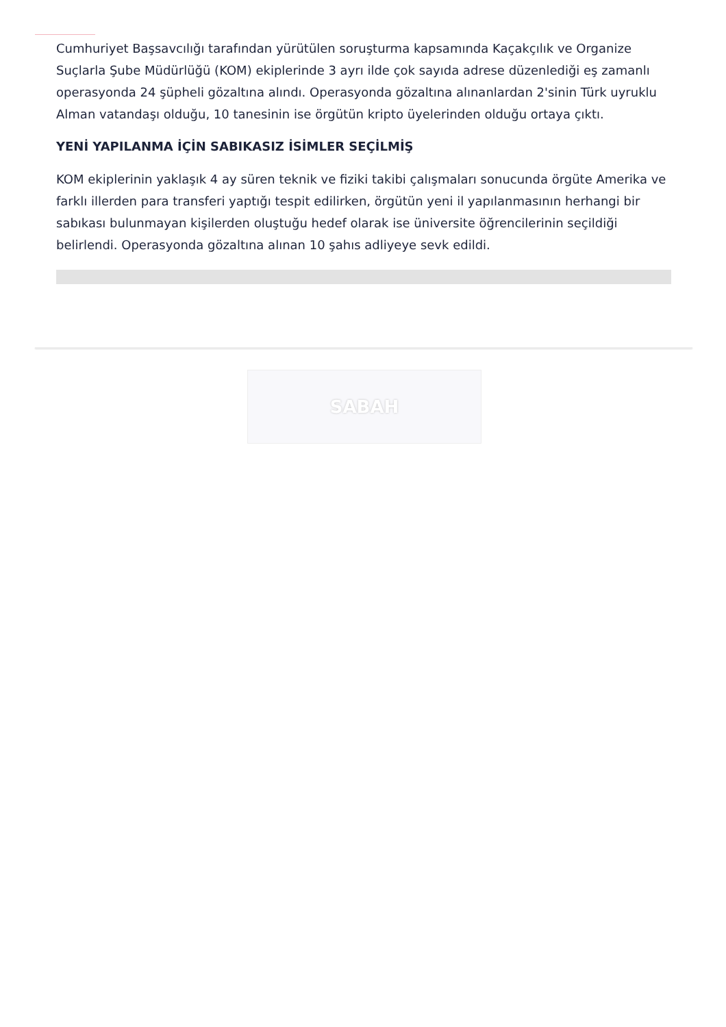Cumhuriyet Başsavcılığı tarafından yürütülen soruşturma kapsamında Kaçakçılık ve Organize Suçlarla Şube Müdürlüğü (KOM) ekiplerinde 3 ayrı ilde çok sayıda adrese düzenlediği eş zamanlı operasyonda 24 şüpheli gözaltına alındı. Operasyonda gözaltına alınanlardan 2'sinin Türk uyruklu Alman vatandaşı olduğu, 10 tanesinin ise örgütün kripto üyelerinden olduğu ortaya çıktı.
YENİ YAPILANMA İÇİN SABIKASIZ İSİMLER SEÇİLMİŞ
KOM ekiplerinin yaklaşık 4 ay süren teknik ve fiziki takibi çalışmaları sonucunda örgüte Amerika ve farklı illerden para transferi yaptığı tespit edilirken, örgütün yeni il yapılanmasının herhangi bir sabıkası bulunmayan kişilerden oluştuğu hedef olarak ise üniversite öğrencilerinin seçildiği belirlendi. Operasyonda gözaltına alınan 10 şahıs adliyeye sevk edildi.
SABAH